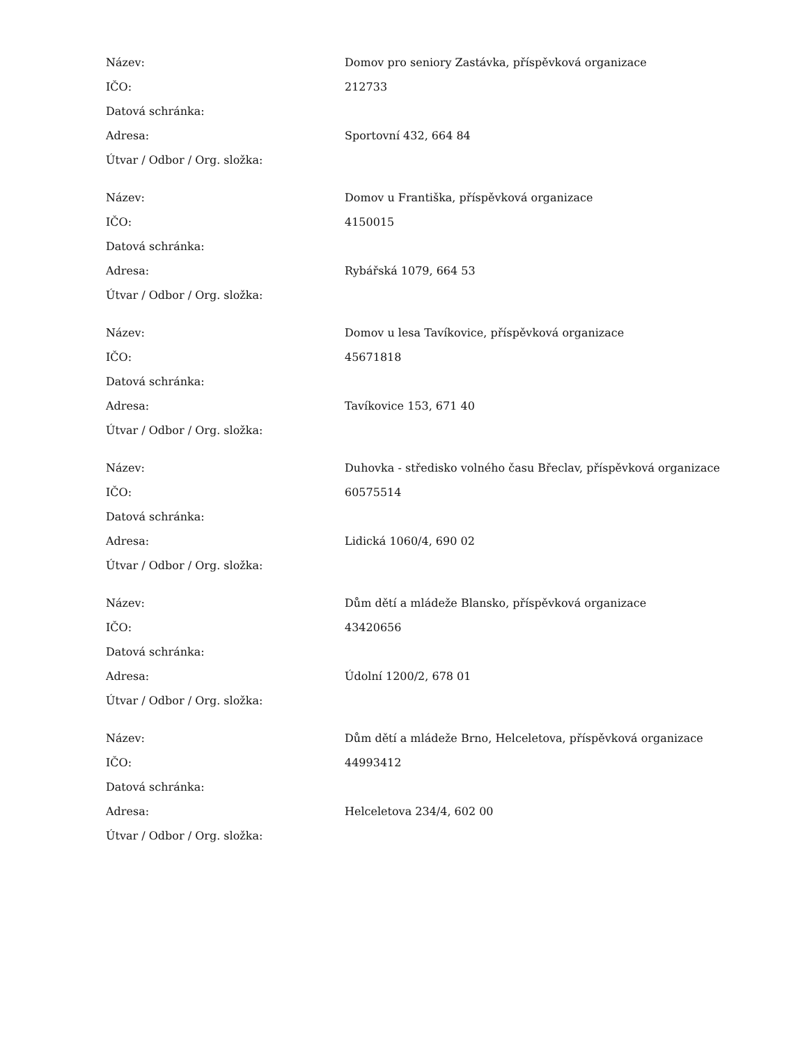| Název: | Domov pro seniory Zastávka, příspěvková organizace |
| IČO: | 212733 |
| Datová schránka: | |
| Adresa: | Sportovní 432, 664 84 |
| Útvar / Odbor / Org. složka: | |
| Název: | Domov u Františka, příspěvková organizace |
| IČO: | 4150015 |
| Datová schránka: | |
| Adresa: | Rybářská 1079, 664 53 |
| Útvar / Odbor / Org. složka: | |
| Název: | Domov u lesa Tavíkovice, příspěvková organizace |
| IČO: | 45671818 |
| Datová schránka: | |
| Adresa: | Tavíkovice 153, 671 40 |
| Útvar / Odbor / Org. složka: | |
| Název: | Duhovka - středisko volného času Břeclav, příspěvková organizace |
| IČO: | 60575514 |
| Datová schránka: | |
| Adresa: | Lidická 1060/4, 690 02 |
| Útvar / Odbor / Org. složka: | |
| Název: | Dům dětí a mládeže Blansko, příspěvková organizace |
| IČO: | 43420656 |
| Datová schránka: | |
| Adresa: | Údolní 1200/2, 678 01 |
| Útvar / Odbor / Org. složka: | |
| Název: | Dům dětí a mládeže Brno, Helceletova, příspěvková organizace |
| IČO: | 44993412 |
| Datová schránka: | |
| Adresa: | Helceletova 234/4, 602 00 |
| Útvar / Odbor / Org. složka: | |